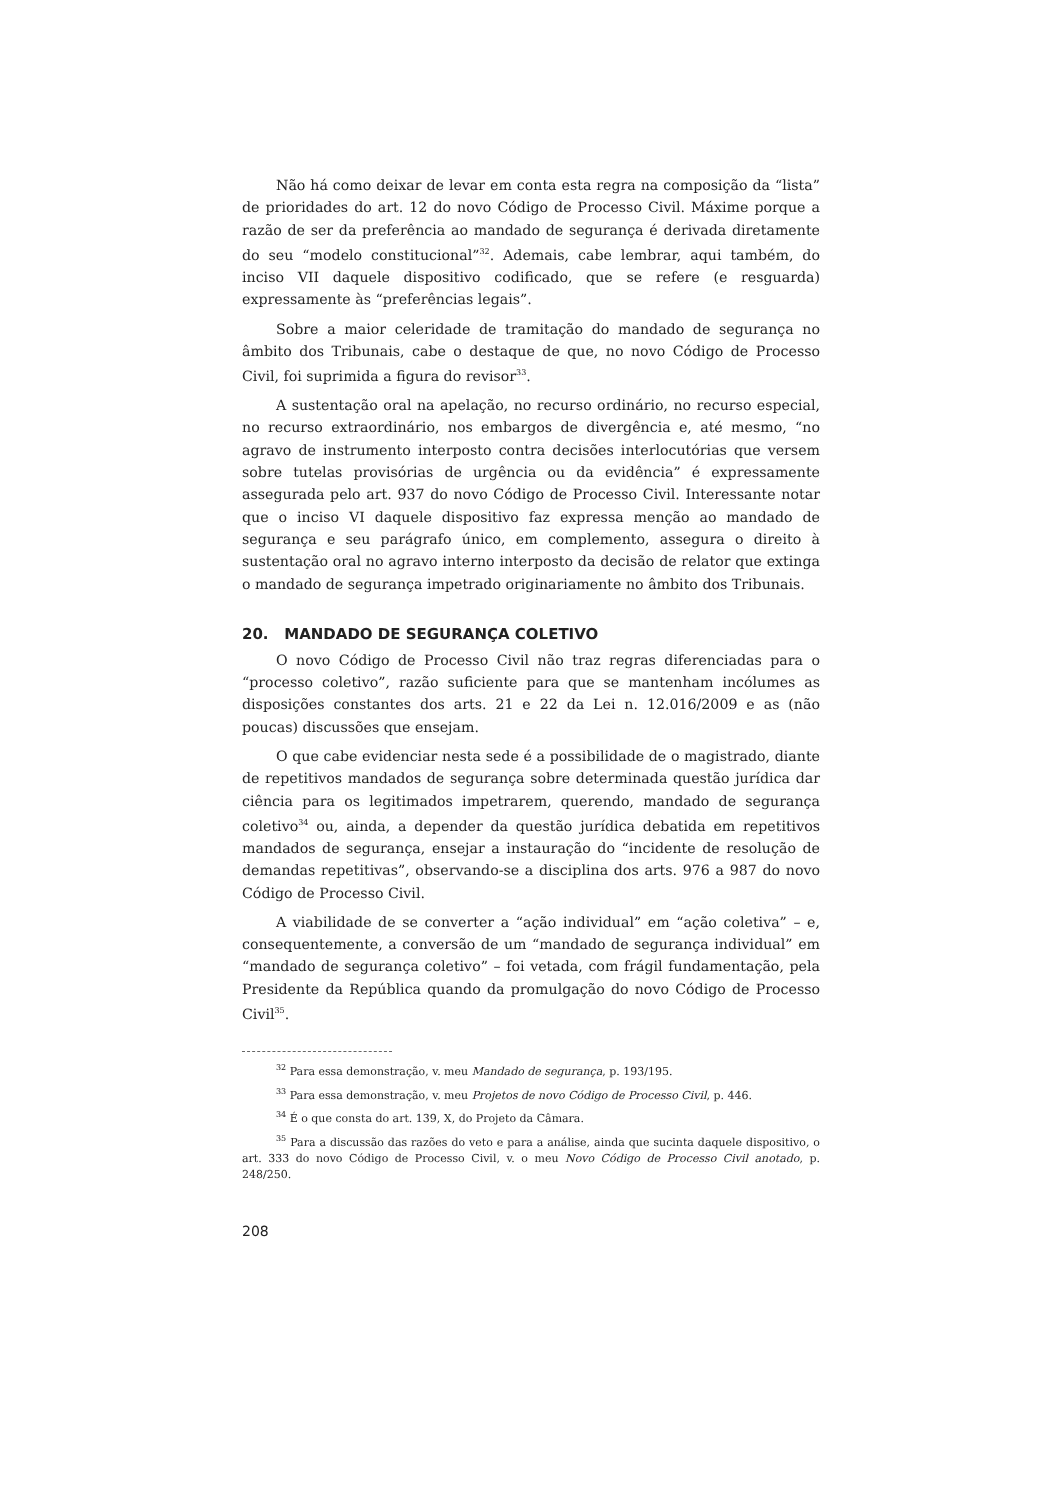Não há como deixar de levar em conta esta regra na composição da “lista” de prioridades do art. 12 do novo Código de Processo Civil. Máxime porque a razão de ser da preferência ao mandado de segurança é derivada diretamente do seu “modelo constitucional”<sup>32</sup>. Ademais, cabe lembrar, aqui também, do inciso VII daquele dispositivo codificado, que se refere (e resguarda) expressamente às “preferências legais”.
Sobre a maior celeridade de tramitação do mandado de segurança no âmbito dos Tribunais, cabe o destaque de que, no novo Código de Processo Civil, foi suprimida a figura do revisor<sup>33</sup>.
A sustentação oral na apelação, no recurso ordinário, no recurso especial, no recurso extraordinário, nos embargos de divergência e, até mesmo, “no agravo de instrumento interposto contra decisões interlocutórias que versem sobre tutelas provisórias de urgência ou da evidência” é expressamente assegurada pelo art. 937 do novo Código de Processo Civil. Interessante notar que o inciso VI daquele dispositivo faz expressa menção ao mandado de segurança e seu parágrafo único, em complemento, assegura o direito à sustentação oral no agravo interno interposto da decisão de relator que extinga o mandado de segurança impetrado originariamente no âmbito dos Tribunais.
20. MANDADO DE SEGURANÇA COLETIVO
O novo Código de Processo Civil não traz regras diferenciadas para o “processo coletivo”, razão suficiente para que se mantenham incólumes as disposições constantes dos arts. 21 e 22 da Lei n. 12.016/2009 e as (não poucas) discussões que ensejam.
O que cabe evidenciar nesta sede é a possibilidade de o magistrado, diante de repetitivos mandados de segurança sobre determinada questão jurídica dar ciência para os legitimados impetrarem, querendo, mandado de segurança coletivo<sup>34</sup> ou, ainda, a depender da questão jurídica debatida em repetitivos mandados de segurança, ensejar a instauração do “incidente de resolução de demandas repetitivas”, observando-se a disciplina dos arts. 976 a 987 do novo Código de Processo Civil.
A viabilidade de se converter a “ação individual” em “ação coletiva” – e, consequentemente, a conversão de um “mandado de segurança individual” em “mandado de segurança coletivo” – foi vetada, com frágil fundamentação, pela Presidente da República quando da promulgação do novo Código de Processo Civil<sup>35</sup>.
<sup>32</sup> Para essa demonstração, v. meu Mandado de segurança, p. 193/195.
<sup>33</sup> Para essa demonstração, v. meu Projetos de novo Código de Processo Civil, p. 446.
<sup>34</sup> É o que consta do art. 139, X, do Projeto da Câmara.
<sup>35</sup> Para a discussão das razões do veto e para a análise, ainda que sucinta daquele dispositivo, o art. 333 do novo Código de Processo Civil, v. o meu Novo Código de Processo Civil anotado, p. 248/250.
208